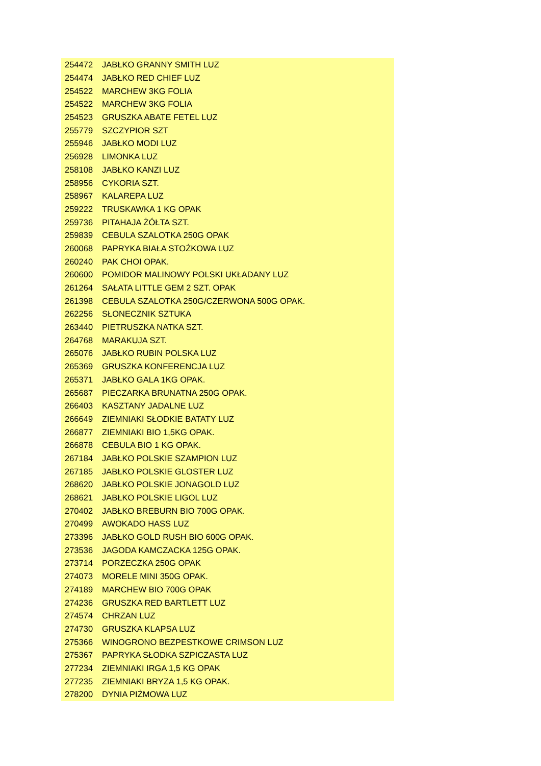| 254472 | JABŁKO GRANNY SMITH LUZ |
| 254474 | JABŁKO RED CHIEF LUZ |
| 254522 | MARCHEW 3KG FOLIA |
| 254522 | MARCHEW 3KG FOLIA |
| 254523 | GRUSZKA ABATE FETEL LUZ |
| 255779 | SZCZYPIOR SZT |
| 255946 | JABŁKO MODI LUZ |
| 256928 | LIMONKA LUZ |
| 258108 | JABŁKO KANZI LUZ |
| 258956 | CYKORIA SZT. |
| 258967 | KALAREPA LUZ |
| 259222 | TRUSKAWKA 1 KG OPAK |
| 259736 | PITAHAJA ŻÓŁTA SZT. |
| 259839 | CEBULA SZALOTKA 250G OPAK |
| 260068 | PAPRYKA BIAŁA STOŻKOWA LUZ |
| 260240 | PAK CHOI OPAK. |
| 260600 | POMIDOR MALINOWY POLSKI UKŁADANY LUZ |
| 261264 | SAŁATA LITTLE GEM 2 SZT. OPAK |
| 261398 | CEBULA SZALOTKA 250G/CZERWONA 500G OPAK. |
| 262256 | SŁONECZNIK SZTUKA |
| 263440 | PIETRUSZKA NATKA SZT. |
| 264768 | MARAKUJA SZT. |
| 265076 | JABŁKO RUBIN POLSKA LUZ |
| 265369 | GRUSZKA KONFERENCJA LUZ |
| 265371 | JABŁKO GALA 1KG OPAK. |
| 265687 | PIECZARKA BRUNATNA 250G OPAK. |
| 266403 | KASZTANY JADALNE LUZ |
| 266649 | ZIEMNIAKI SŁODKIE BATATY LUZ |
| 266877 | ZIEMNIAKI BIO 1,5KG OPAK. |
| 266878 | CEBULA BIO 1 KG OPAK. |
| 267184 | JABŁKO POLSKIE SZAMPION LUZ |
| 267185 | JABŁKO POLSKIE GLOSTER LUZ |
| 268620 | JABŁKO POLSKIE JONAGOLD LUZ |
| 268621 | JABŁKO POLSKIE LIGOL LUZ |
| 270402 | JABŁKO BREBURN BIO 700G OPAK. |
| 270499 | AWOKADO HASS LUZ |
| 273396 | JABŁKO GOLD RUSH BIO 600G OPAK. |
| 273536 | JAGODA KAMCZACKA 125G OPAK. |
| 273714 | PORZECZKA 250G OPAK |
| 274073 | MORELE MINI 350G OPAK. |
| 274189 | MARCHEW BIO 700G OPAK |
| 274236 | GRUSZKA RED BARTLETT LUZ |
| 274574 | CHRZAN LUZ |
| 274730 | GRUSZKA KLAPSA LUZ |
| 275366 | WINOGRONO BEZPESTKOWE CRIMSON LUZ |
| 275367 | PAPRYKA SŁODKA SZPICZASTA LUZ |
| 277234 | ZIEMNIAKI IRGA 1,5 KG OPAK |
| 277235 | ZIEMNIAKI BRYZA 1,5 KG OPAK. |
| 278200 | DYNIA PIŻMOWA LUZ |